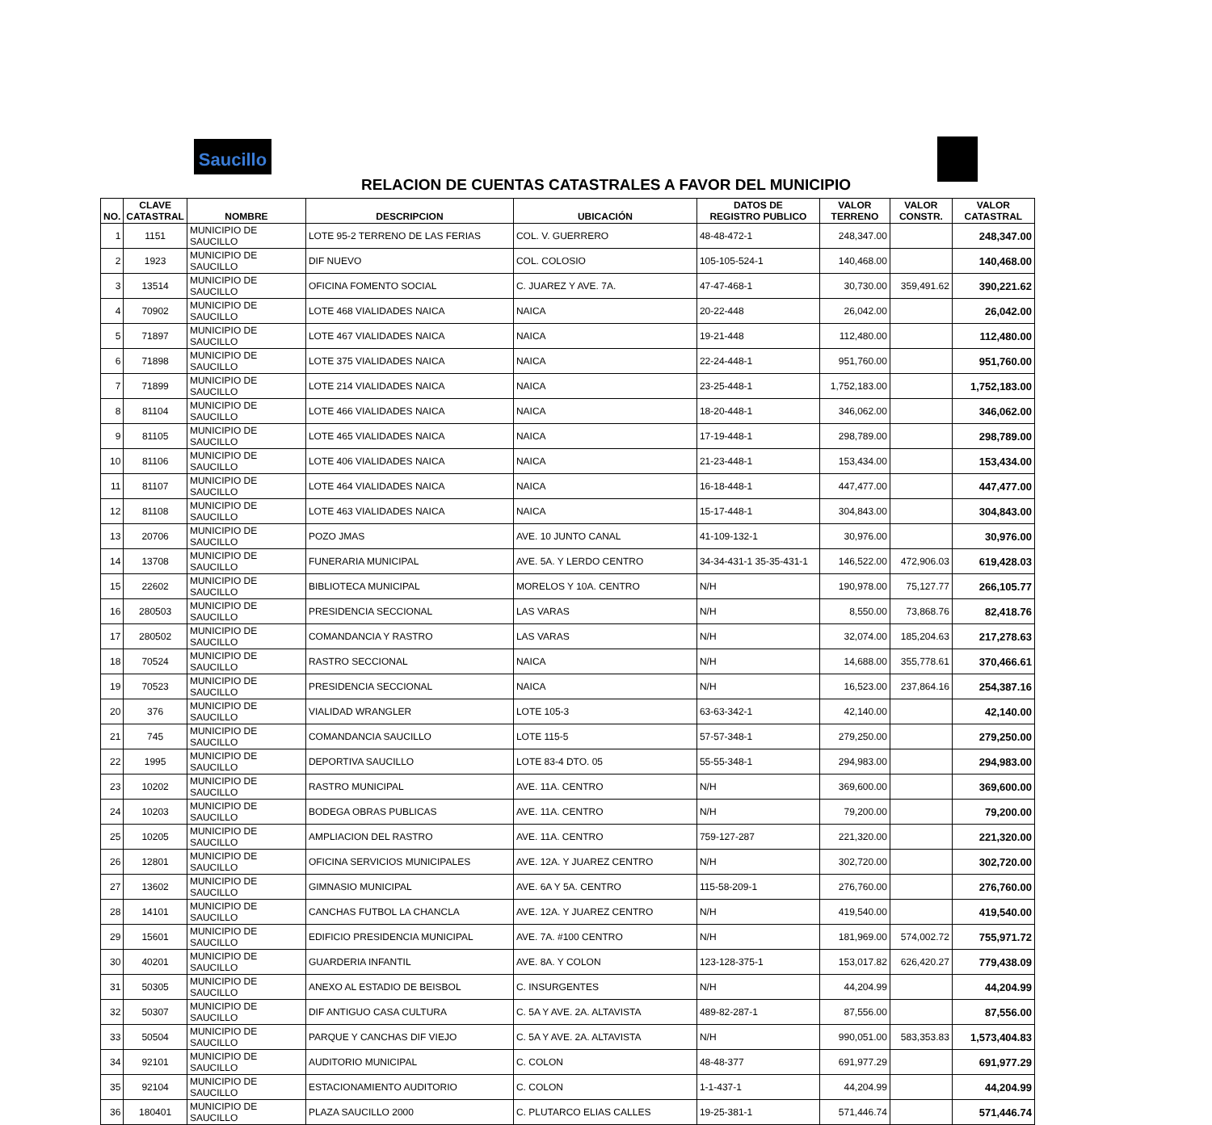Saucillo
RELACION DE CUENTAS CATASTRALES A FAVOR DEL MUNICIPIO
| NO. | CLAVE CATASTRAL | NOMBRE | DESCRIPCION | UBICACIÓN | DATOS DE REGISTRO PUBLICO | VALOR TERRENO | VALOR CONSTR. | VALOR CATASTRAL |
| --- | --- | --- | --- | --- | --- | --- | --- | --- |
| 1 | 1151 | MUNICIPIO DE SAUCILLO | LOTE 95-2 TERRENO DE LAS FERIAS | COL. V. GUERRERO | 48-48-472-1 | 248,347.00 | | 248,347.00 |
| 2 | 1923 | MUNICIPIO DE SAUCILLO | DIF NUEVO | COL. COLOSIO | 105-105-524-1 | 140,468.00 | | 140,468.00 |
| 3 | 13514 | MUNICIPIO DE SAUCILLO | OFICINA FOMENTO SOCIAL | C. JUAREZ Y AVE. 7A. | 47-47-468-1 | 30,730.00 | 359,491.62 | 390,221.62 |
| 4 | 70902 | MUNICIPIO DE SAUCILLO | LOTE 468 VIALIDADES NAICA | NAICA | 20-22-448 | 26,042.00 | | 26,042.00 |
| 5 | 71897 | MUNICIPIO DE SAUCILLO | LOTE 467 VIALIDADES NAICA | NAICA | 19-21-448 | 112,480.00 | | 112,480.00 |
| 6 | 71898 | MUNICIPIO DE SAUCILLO | LOTE 375 VIALIDADES NAICA | NAICA | 22-24-448-1 | 951,760.00 | | 951,760.00 |
| 7 | 71899 | MUNICIPIO DE SAUCILLO | LOTE 214 VIALIDADES NAICA | NAICA | 23-25-448-1 | 1,752,183.00 | | 1,752,183.00 |
| 8 | 81104 | MUNICIPIO DE SAUCILLO | LOTE 466 VIALIDADES NAICA | NAICA | 18-20-448-1 | 346,062.00 | | 346,062.00 |
| 9 | 81105 | MUNICIPIO DE SAUCILLO | LOTE 465 VIALIDADES NAICA | NAICA | 17-19-448-1 | 298,789.00 | | 298,789.00 |
| 10 | 81106 | MUNICIPIO DE SAUCILLO | LOTE 406 VIALIDADES NAICA | NAICA | 21-23-448-1 | 153,434.00 | | 153,434.00 |
| 11 | 81107 | MUNICIPIO DE SAUCILLO | LOTE 464 VIALIDADES NAICA | NAICA | 16-18-448-1 | 447,477.00 | | 447,477.00 |
| 12 | 81108 | MUNICIPIO DE SAUCILLO | LOTE 463 VIALIDADES NAICA | NAICA | 15-17-448-1 | 304,843.00 | | 304,843.00 |
| 13 | 20706 | MUNICIPIO DE SAUCILLO | POZO JMAS | AVE. 10 JUNTO CANAL | 41-109-132-1 | 30,976.00 | | 30,976.00 |
| 14 | 13708 | MUNICIPIO DE SAUCILLO | FUNERARIA MUNICIPAL | AVE. 5A. Y LERDO CENTRO | 34-34-431-1 35-35-431-1 | 146,522.00 | 472,906.03 | 619,428.03 |
| 15 | 22602 | MUNICIPIO DE SAUCILLO | BIBLIOTECA MUNICIPAL | MORELOS Y 10A. CENTRO | N/H | 190,978.00 | 75,127.77 | 266,105.77 |
| 16 | 280503 | MUNICIPIO DE SAUCILLO | PRESIDENCIA SECCIONAL | LAS VARAS | N/H | 8,550.00 | 73,868.76 | 82,418.76 |
| 17 | 280502 | MUNICIPIO DE SAUCILLO | COMANDANCIA Y RASTRO | LAS VARAS | N/H | 32,074.00 | 185,204.63 | 217,278.63 |
| 18 | 70524 | MUNICIPIO DE SAUCILLO | RASTRO SECCIONAL | NAICA | N/H | 14,688.00 | 355,778.61 | 370,466.61 |
| 19 | 70523 | MUNICIPIO DE SAUCILLO | PRESIDENCIA SECCIONAL | NAICA | N/H | 16,523.00 | 237,864.16 | 254,387.16 |
| 20 | 376 | MUNICIPIO DE SAUCILLO | VIALIDAD WRANGLER | LOTE 105-3 | 63-63-342-1 | 42,140.00 | | 42,140.00 |
| 21 | 745 | MUNICIPIO DE SAUCILLO | COMANDANCIA SAUCILLO | LOTE 115-5 | 57-57-348-1 | 279,250.00 | | 279,250.00 |
| 22 | 1995 | MUNICIPIO DE SAUCILLO | DEPORTIVA SAUCILLO | LOTE 83-4 DTO. 05 | 55-55-348-1 | 294,983.00 | | 294,983.00 |
| 23 | 10202 | MUNICIPIO DE SAUCILLO | RASTRO MUNICIPAL | AVE. 11A. CENTRO | N/H | 369,600.00 | | 369,600.00 |
| 24 | 10203 | MUNICIPIO DE SAUCILLO | BODEGA OBRAS PUBLICAS | AVE. 11A. CENTRO | N/H | 79,200.00 | | 79,200.00 |
| 25 | 10205 | MUNICIPIO DE SAUCILLO | AMPLIACION DEL RASTRO | AVE. 11A. CENTRO | 759-127-287 | 221,320.00 | | 221,320.00 |
| 26 | 12801 | MUNICIPIO DE SAUCILLO | OFICINA SERVICIOS MUNICIPALES | AVE. 12A. Y JUAREZ CENTRO | N/H | 302,720.00 | | 302,720.00 |
| 27 | 13602 | MUNICIPIO DE SAUCILLO | GIMNASIO MUNICIPAL | AVE. 6A Y 5A. CENTRO | 115-58-209-1 | 276,760.00 | | 276,760.00 |
| 28 | 14101 | MUNICIPIO DE SAUCILLO | CANCHAS FUTBOL LA CHANCLA | AVE. 12A. Y JUAREZ CENTRO | N/H | 419,540.00 | | 419,540.00 |
| 29 | 15601 | MUNICIPIO DE SAUCILLO | EDIFICIO PRESIDENCIA MUNICIPAL | AVE. 7A. #100 CENTRO | N/H | 181,969.00 | 574,002.72 | 755,971.72 |
| 30 | 40201 | MUNICIPIO DE SAUCILLO | GUARDERIA INFANTIL | AVE. 8A. Y COLON | 123-128-375-1 | 153,017.82 | 626,420.27 | 779,438.09 |
| 31 | 50305 | MUNICIPIO DE SAUCILLO | ANEXO AL ESTADIO DE BEISBOL | C. INSURGENTES | N/H | 44,204.99 | | 44,204.99 |
| 32 | 50307 | MUNICIPIO DE SAUCILLO | DIF ANTIGUO CASA CULTURA | C. 5A Y AVE. 2A. ALTAVISTA | 489-82-287-1 | 87,556.00 | | 87,556.00 |
| 33 | 50504 | MUNICIPIO DE SAUCILLO | PARQUE Y CANCHAS DIF VIEJO | C. 5A Y AVE. 2A. ALTAVISTA | N/H | 990,051.00 | 583,353.83 | 1,573,404.83 |
| 34 | 92101 | MUNICIPIO DE SAUCILLO | AUDITORIO MUNICIPAL | C. COLON | 48-48-377 | 691,977.29 | | 691,977.29 |
| 35 | 92104 | MUNICIPIO DE SAUCILLO | ESTACIONAMIENTO AUDITORIO | C. COLON | 1-1-437-1 | 44,204.99 | | 44,204.99 |
| 36 | 180401 | MUNICIPIO DE SAUCILLO | PLAZA SAUCILLO 2000 | C. PLUTARCO ELIAS CALLES | 19-25-381-1 | 571,446.74 | | 571,446.74 |